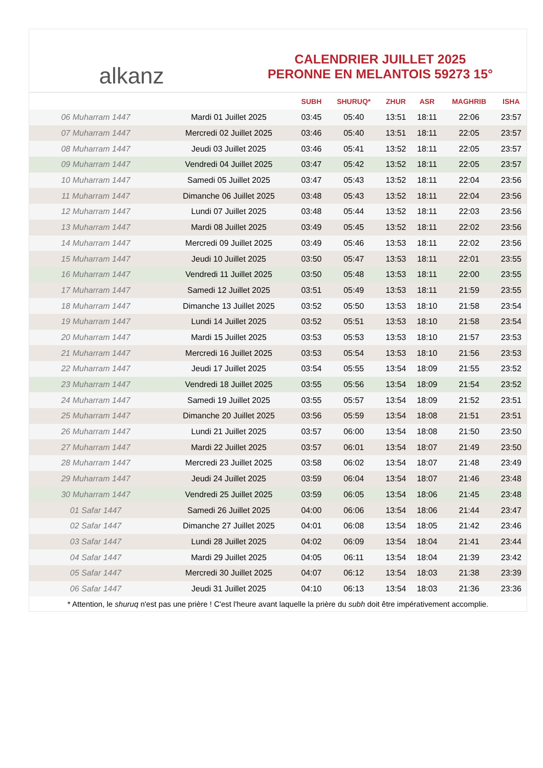alkanz
CALENDRIER JUILLET 2025
PERONNE EN MELANTOIS 59273 15°
| | | SUBH | SHURUQ* | ZHUR | ASR | MAGHRIB | ISHA |
| --- | --- | --- | --- | --- | --- | --- | --- |
| 06 Muharram 1447 | Mardi 01 Juillet 2025 | 03:45 | 05:40 | 13:51 | 18:11 | 22:06 | 23:57 |
| 07 Muharram 1447 | Mercredi 02 Juillet 2025 | 03:46 | 05:40 | 13:51 | 18:11 | 22:05 | 23:57 |
| 08 Muharram 1447 | Jeudi 03 Juillet 2025 | 03:46 | 05:41 | 13:52 | 18:11 | 22:05 | 23:57 |
| 09 Muharram 1447 | Vendredi 04 Juillet 2025 | 03:47 | 05:42 | 13:52 | 18:11 | 22:05 | 23:57 |
| 10 Muharram 1447 | Samedi 05 Juillet 2025 | 03:47 | 05:43 | 13:52 | 18:11 | 22:04 | 23:56 |
| 11 Muharram 1447 | Dimanche 06 Juillet 2025 | 03:48 | 05:43 | 13:52 | 18:11 | 22:04 | 23:56 |
| 12 Muharram 1447 | Lundi 07 Juillet 2025 | 03:48 | 05:44 | 13:52 | 18:11 | 22:03 | 23:56 |
| 13 Muharram 1447 | Mardi 08 Juillet 2025 | 03:49 | 05:45 | 13:52 | 18:11 | 22:02 | 23:56 |
| 14 Muharram 1447 | Mercredi 09 Juillet 2025 | 03:49 | 05:46 | 13:53 | 18:11 | 22:02 | 23:56 |
| 15 Muharram 1447 | Jeudi 10 Juillet 2025 | 03:50 | 05:47 | 13:53 | 18:11 | 22:01 | 23:55 |
| 16 Muharram 1447 | Vendredi 11 Juillet 2025 | 03:50 | 05:48 | 13:53 | 18:11 | 22:00 | 23:55 |
| 17 Muharram 1447 | Samedi 12 Juillet 2025 | 03:51 | 05:49 | 13:53 | 18:11 | 21:59 | 23:55 |
| 18 Muharram 1447 | Dimanche 13 Juillet 2025 | 03:52 | 05:50 | 13:53 | 18:10 | 21:58 | 23:54 |
| 19 Muharram 1447 | Lundi 14 Juillet 2025 | 03:52 | 05:51 | 13:53 | 18:10 | 21:58 | 23:54 |
| 20 Muharram 1447 | Mardi 15 Juillet 2025 | 03:53 | 05:53 | 13:53 | 18:10 | 21:57 | 23:53 |
| 21 Muharram 1447 | Mercredi 16 Juillet 2025 | 03:53 | 05:54 | 13:53 | 18:10 | 21:56 | 23:53 |
| 22 Muharram 1447 | Jeudi 17 Juillet 2025 | 03:54 | 05:55 | 13:54 | 18:09 | 21:55 | 23:52 |
| 23 Muharram 1447 | Vendredi 18 Juillet 2025 | 03:55 | 05:56 | 13:54 | 18:09 | 21:54 | 23:52 |
| 24 Muharram 1447 | Samedi 19 Juillet 2025 | 03:55 | 05:57 | 13:54 | 18:09 | 21:52 | 23:51 |
| 25 Muharram 1447 | Dimanche 20 Juillet 2025 | 03:56 | 05:59 | 13:54 | 18:08 | 21:51 | 23:51 |
| 26 Muharram 1447 | Lundi 21 Juillet 2025 | 03:57 | 06:00 | 13:54 | 18:08 | 21:50 | 23:50 |
| 27 Muharram 1447 | Mardi 22 Juillet 2025 | 03:57 | 06:01 | 13:54 | 18:07 | 21:49 | 23:50 |
| 28 Muharram 1447 | Mercredi 23 Juillet 2025 | 03:58 | 06:02 | 13:54 | 18:07 | 21:48 | 23:49 |
| 29 Muharram 1447 | Jeudi 24 Juillet 2025 | 03:59 | 06:04 | 13:54 | 18:07 | 21:46 | 23:48 |
| 30 Muharram 1447 | Vendredi 25 Juillet 2025 | 03:59 | 06:05 | 13:54 | 18:06 | 21:45 | 23:48 |
| 01 Safar 1447 | Samedi 26 Juillet 2025 | 04:00 | 06:06 | 13:54 | 18:06 | 21:44 | 23:47 |
| 02 Safar 1447 | Dimanche 27 Juillet 2025 | 04:01 | 06:08 | 13:54 | 18:05 | 21:42 | 23:46 |
| 03 Safar 1447 | Lundi 28 Juillet 2025 | 04:02 | 06:09 | 13:54 | 18:04 | 21:41 | 23:44 |
| 04 Safar 1447 | Mardi 29 Juillet 2025 | 04:05 | 06:11 | 13:54 | 18:04 | 21:39 | 23:42 |
| 05 Safar 1447 | Mercredi 30 Juillet 2025 | 04:07 | 06:12 | 13:54 | 18:03 | 21:38 | 23:39 |
| 06 Safar 1447 | Jeudi 31 Juillet 2025 | 04:10 | 06:13 | 13:54 | 18:03 | 21:36 | 23:36 |
* Attention, le shuruq n'est pas une prière ! C'est l'heure avant laquelle la prière du subh doit être impérativement accomplie.